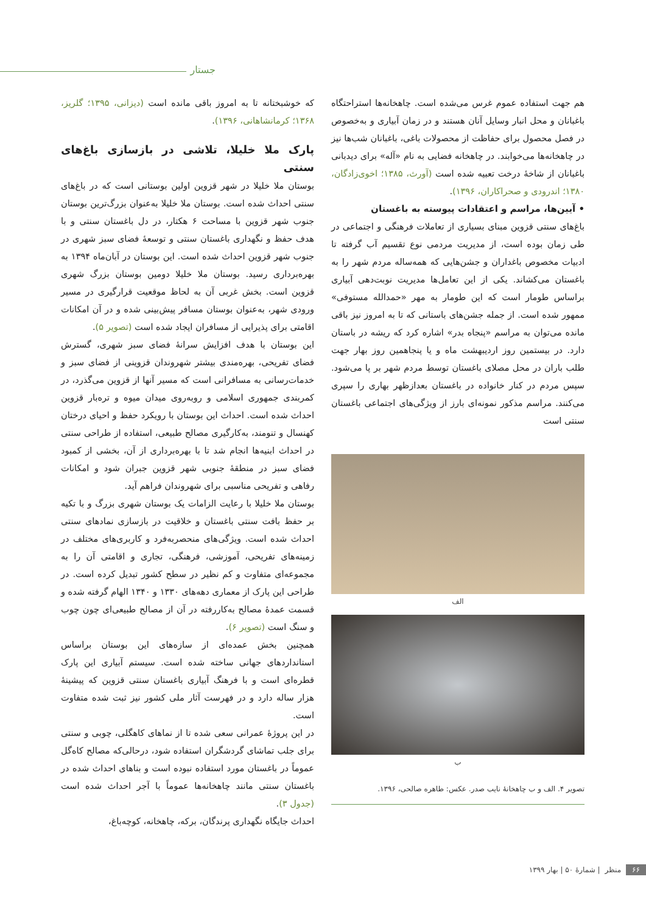جستار
هم جهت استفاده عموم غرس می‌شده است. چاهخانه‌ها استراحتگاه باغبانان و محل انبار وسایل آنان هستند و در زمان آبیاری و به‌خصوص در فصل محصول برای حفاظت از محصولات باغی، باغبانان شب‌ها نیز در چاهخانه‌ها می‌خوابند. در چاهخانه فضایی به نام «آله» برای دیدبانی باغبانان از شاخهٔ درخت تعبیه شده است (آورث، ۱۳۸۵؛ اخوی‌زادگان، ۱۳۸۰؛ اندرودی و صحراکاران، ۱۳۹۶).
• آیین‌ها، مراسم و اعتقادات پیوسته به باغستان
باغ‌های سنتی قزوین مبنای بسیاری از تعاملات فرهنگی و اجتماعی در طی زمان بوده است، از مدیریت مردمی نوع تقسیم آب گرفته تا ادبیات مخصوص باغداران و جشن‌هایی که همه‌ساله مردم شهر را به باغستان می‌کشاند. یکی از این تعامل‌ها مدیریت نوبت‌دهی آبیاری براساس طومار است که این طومار به مهر «حمدالله مستوفی» ممهور شده است. از جمله جشن‌های باستانی که تا به امروز نیز باقی مانده می‌توان به مراسم «پنجاه بدر» اشاره کرد که ریشه در باستان دارد. در بیستمین روز اردیبهشت ماه و یا پنجاهمین روز بهار جهت طلب باران در محل مصلای باغستان توسط مردم شهر بر پا می‌شود. سپس مردم در کنار خانواده در باغستان بعدازظهر بهاری را سپری می‌کنند. مراسم مذکور نمونه‌ای بارز از ویژگی‌های اجتماعی باغستان سنتی است
الف
ب
تصویر ۴. الف و ب چاهخانهٔ نایب صدر. عکس: طاهره صالحی، ۱۳۹۶.
که خوشبختانه تا به امروز باقی مانده است (دیزانی، ۱۳۹۵؛ گلریز، ۱۳۶۸؛ کرمانشاهانی، ۱۳۹۶).
پارک ملا خلیلا، تلاشی در بازسازی باغ‌های سنتی
بوستان ملا خلیلا در شهر قزوین اولین بوستانی است که در باغ‌های سنتی احداث شده است. بوستان ملا خلیلا به‌عنوان بزرگ‌ترین بوستان جنوب شهر قزوین با مساحت ۶ هکتار، در دل باغستان سنتی و با هدف حفظ و نگهداری باغستان سنتی و توسعهٔ فضای سبز شهری در جنوب شهر قزوین احداث شده است. این بوستان در آبان‌ماه ۱۳۹۴ به بهره‌برداری رسید. بوستان ملا خلیلا دومین بوستان بزرگ شهری قزوین است. بخش غربی آن به لحاظ موقعیت قرارگیری در مسیر ورودی شهر، به‌عنوان بوستان مسافر پیش‌بینی شده و در آن امکانات اقامتی برای پذیرایی از مسافران ایجاد شده است (تصویر ۵).
این بوستان با هدف افزایش سرانهٔ فضای سبز شهری، گسترش فضای تفریحی، بهره‌مندی بیشتر شهروندان قزوینی از فضای سبز و خدمات‌رسانی به مسافرانی است که مسیر آنها از قزوین می‌گذرد، در کمربندی جمهوری اسلامی و روبه‌روی میدان میوه و تره‌بار قزوین احداث شده است. احداث این بوستان با رویکرد حفظ و احیای درختان کهنسال و تنومند، به‌کارگیری مصالح طبیعی، استفاده از طراحی سنتی در احداث ابنیه‌ها انجام شد تا با بهره‌برداری از آن، بخشی از کمبود فضای سبز در منطقهٔ جنوبی شهر قزوین جبران شود و امکانات رفاهی و تفریحی مناسبی برای شهروندان فراهم آید.
بوستان ملا خلیلا با رعایت الزامات یک بوستان شهری بزرگ و با تکیه بر حفظ بافت سنتی باغستان و خلاقیت در بازسازی نمادهای سنتی احداث شده است. ویژگی‌های منحصربه‌فرد و کاربری‌های مختلف در زمینه‌های تفریحی، آموزشی، فرهنگی، تجاری و اقامتی آن را به مجموعه‌ای متفاوت و کم نظیر در سطح کشور تبدیل کرده است. در طراحی این پارک از معماری دهه‌های ۱۳۳۰ و ۱۳۴۰ الهام گرفته شده و قسمت عمدهٔ مصالح به‌کاررفته در آن از مصالح طبیعی‌ای چون چوب و سنگ است (تصویر ۶).
همچنین بخش عمده‌ای از سازه‌های این بوستان براساس استانداردهای جهانی ساخته شده است. سیستم آبیاری این پارک قطره‌ای است و با فرهنگ آبیاری باغستان سنتی قزوین که پیشینهٔ هزار ساله دارد و در فهرست آثار ملی کشور نیز ثبت شده متفاوت است.
در این پروژهٔ عمرانی سعی شده تا از نماهای کاهگلی، چوبی و سنتی برای جلب تماشای گردشگران استفاده شود، درحالی‌که مصالح کاه‌گل عموماً در باغستان مورد استفاده نبوده است و بناهای احداث شده در باغستان سنتی مانند چاهخانه‌ها عموماً با آجر احداث شده است (جدول ۳).
احداث جایگاه نگهداری پرندگان، برکه، چاهخانه، کوچه‌باغ،
۶۶ منظر | شمارهٔ ۵۰ | بهار ۱۳۹۹